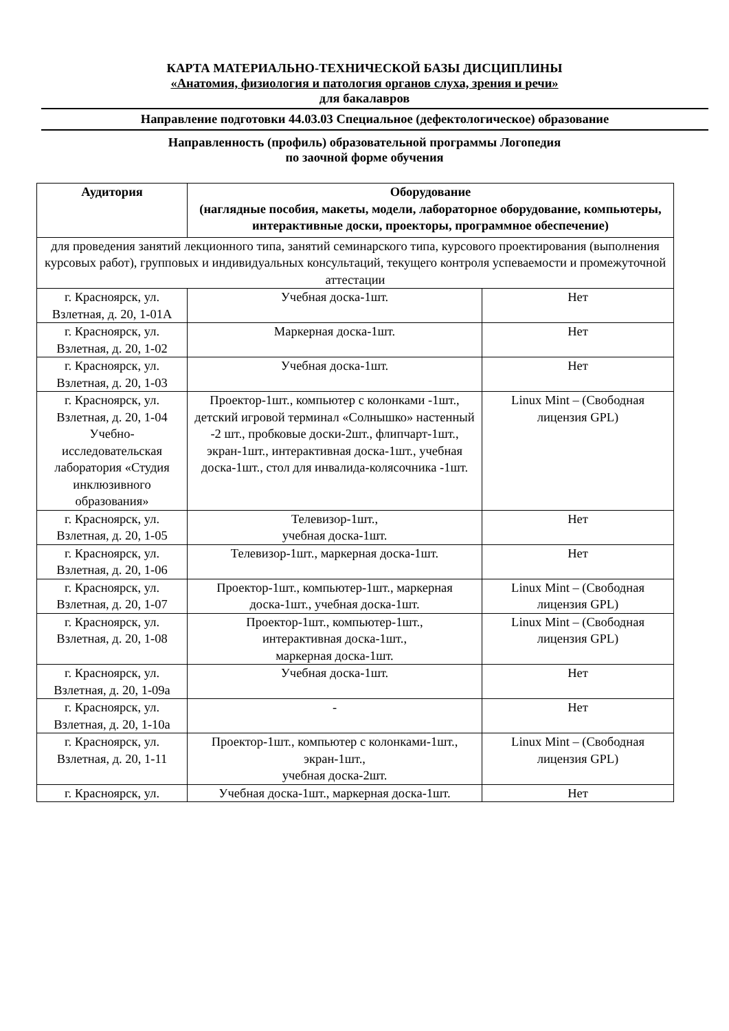КАРТА МАТЕРИАЛЬНО-ТЕХНИЧЕСКОЙ БАЗЫ ДИСЦИПЛИНЫ
«Анатомия, физиология и патология органов слуха, зрения и речи»
для бакалавров
Направление подготовки 44.03.03 Специальное (дефектологическое) образование
Направленность (профиль) образовательной программы Логопедия
по заочной форме обучения
| Аудитория | Оборудование (наглядные пособия, макеты, модели, лабораторное оборудование, компьютеры, интерактивные доски, проекторы, программное обеспечение) | |
| --- | --- | --- |
| для проведения занятий лекционного типа, занятий семинарского типа, курсового проектирования (выполнения курсовых работ), групповых и индивидуальных консультаций, текущего контроля успеваемости и промежуточной аттестации | | |
| г. Красноярск, ул. Взлетная, д. 20, 1-01А | Учебная доска-1шт. | Нет |
| г. Красноярск, ул. Взлетная, д. 20, 1-02 | Маркерная доска-1шт. | Нет |
| г. Красноярск, ул. Взлетная, д. 20, 1-03 | Учебная доска-1шт. | Нет |
| г. Красноярск, ул. Взлетная, д. 20, 1-04 Учебно-исследовательская лаборатория «Студия инклюзивного образования» | Проектор-1шт., компьютер с колонками -1шт., детский игровой терминал «Солнышко» настенный -2 шт., пробковые доски-2шт., флипчарт-1шт., экран-1шт., интерактивная доска-1шт., учебная доска-1шт., стол для инвалида-колясочника -1шт. | Linux Mint – (Свободная лицензия GPL) |
| г. Красноярск, ул. Взлетная, д. 20, 1-05 | Телевизор-1шт., учебная доска-1шт. | Нет |
| г. Красноярск, ул. Взлетная, д. 20, 1-06 | Телевизор-1шт., маркерная доска-1шт. | Нет |
| г. Красноярск, ул. Взлетная, д. 20, 1-07 | Проектор-1шт., компьютер-1шт., маркерная доска-1шт., учебная доска-1шт. | Linux Mint – (Свободная лицензия GPL) |
| г. Красноярск, ул. Взлетная, д. 20, 1-08 | Проектор-1шт., компьютер-1шт., интерактивная доска-1шт., маркерная доска-1шт. | Linux Mint – (Свободная лицензия GPL) |
| г. Красноярск, ул. Взлетная, д. 20, 1-09а | Учебная доска-1шт. | Нет |
| г. Красноярск, ул. Взлетная, д. 20, 1-10а | - | Нет |
| г. Красноярск, ул. Взлетная, д. 20, 1-11 | Проектор-1шт., компьютер с колонками-1шт., экран-1шт., учебная доска-2шт. | Linux Mint – (Свободная лицензия GPL) |
| г. Красноярск, ул. | Учебная доска-1шт., маркерная доска-1шт. | Нет |